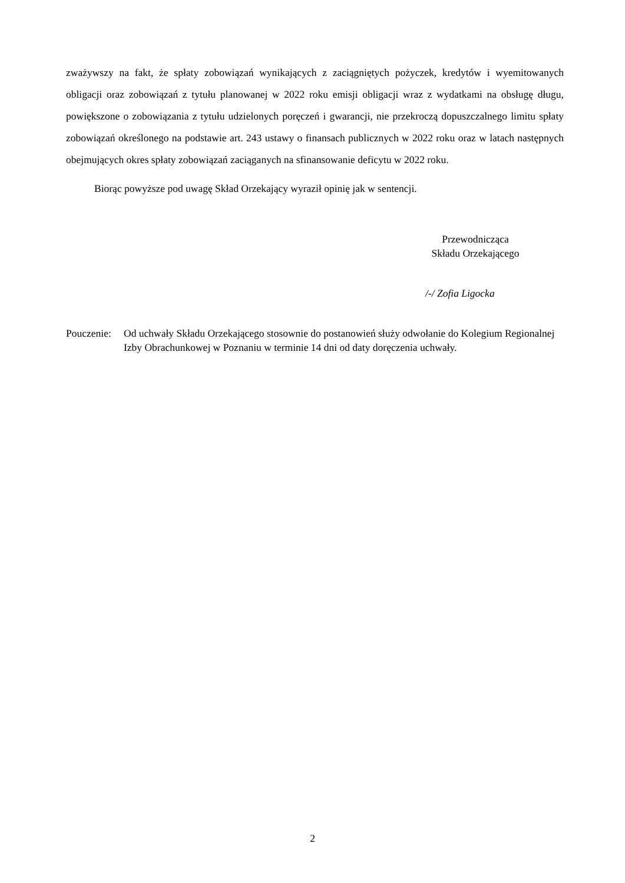zważywszy na fakt, że spłaty zobowiązań wynikających z zaciągniętych pożyczek, kredytów i wyemitowanych obligacji oraz zobowiązań z tytułu planowanej w 2022 roku emisji obligacji wraz z wydatkami na obsługę długu, powiększone o zobowiązania z tytułu udzielonych poręczeń i gwarancji, nie przekroczą dopuszczalnego limitu spłaty zobowiązań określonego na podstawie art. 243 ustawy o finansach publicznych w 2022 roku oraz w latach następnych obejmujących okres spłaty zobowiązań zaciąganych na sfinansowanie deficytu w 2022 roku.
Biorąc powyższe pod uwagę Skład Orzekający wyraził opinię jak w sentencji.
Przewodnicząca
Składu Orzekającego
/-/ Zofia Ligocka
Pouczenie:
Od uchwały Składu Orzekającego stosownie do postanowień służy odwołanie do Kolegium Regionalnej Izby Obrachunkowej w Poznaniu w terminie 14 dni od daty doręczenia uchwały.
2